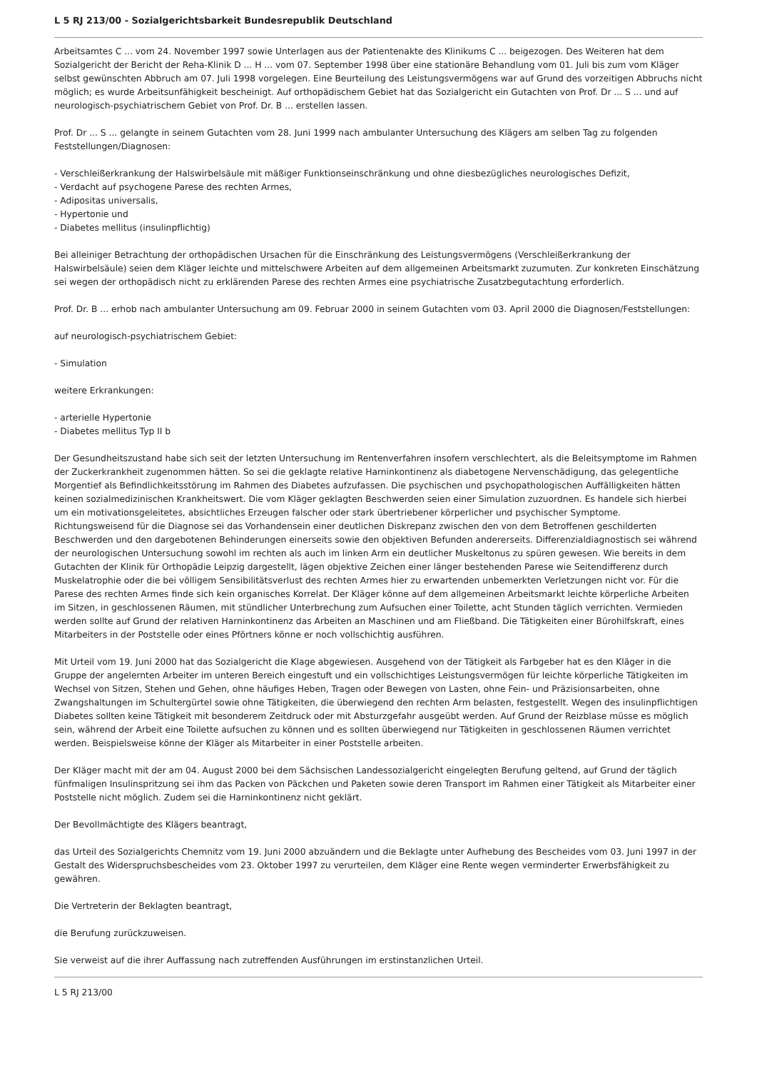L 5 RJ 213/00 - Sozialgerichtsbarkeit Bundesrepublik Deutschland
Arbeitsamtes C ... vom 24. November 1997 sowie Unterlagen aus der Patientenakte des Klinikums C ... beigezogen. Des Weiteren hat dem Sozialgericht der Bericht der Reha-Klinik D ... H ... vom 07. September 1998 über eine stationäre Behandlung vom 01. Juli bis zum vom Kläger selbst gewünschten Abbruch am 07. Juli 1998 vorgelegen. Eine Beurteilung des Leistungsvermögens war auf Grund des vorzeitigen Abbruchs nicht möglich; es wurde Arbeitsunfähigkeit bescheinigt. Auf orthopädischem Gebiet hat das Sozialgericht ein Gutachten von Prof. Dr ... S ... und auf neurologisch-psychiatrischem Gebiet von Prof. Dr. B ... erstellen lassen.
Prof. Dr ... S ... gelangte in seinem Gutachten vom 28. Juni 1999 nach ambulanter Untersuchung des Klägers am selben Tag zu folgenden Feststellungen/Diagnosen:
- Verschleißerkrankung der Halswirbelsäule mit mäßiger Funktionseinschränkung und ohne diesbezügliches neurologisches Defizit,
- Verdacht auf psychogene Parese des rechten Armes,
- Adipositas universalis,
- Hypertonie und
- Diabetes mellitus (insulinpflichtig)
Bei alleiniger Betrachtung der orthopädischen Ursachen für die Einschränkung des Leistungsvermögens (Verschleißerkrankung der Halswirbelsäule) seien dem Kläger leichte und mittelschwere Arbeiten auf dem allgemeinen Arbeitsmarkt zuzumuten. Zur konkreten Einschätzung sei wegen der orthopädisch nicht zu erklärenden Parese des rechten Armes eine psychiatrische Zusatzbegutachtung erforderlich.
Prof. Dr. B ... erhob nach ambulanter Untersuchung am 09. Februar 2000 in seinem Gutachten vom 03. April 2000 die Diagnosen/Feststellungen:
auf neurologisch-psychiatrischem Gebiet:
- Simulation
weitere Erkrankungen:
- arterielle Hypertonie
- Diabetes mellitus Typ II b
Der Gesundheitszustand habe sich seit der letzten Untersuchung im Rentenverfahren insofern verschlechtert, als die Beleitsymptome im Rahmen der Zuckerkrankheit zugenommen hätten. So sei die geklagte relative Harninkontinenz als diabetogene Nervenschädigung, das gelegentliche Morgentief als Befindlichkeitsstörung im Rahmen des Diabetes aufzufassen. Die psychischen und psychopathologischen Auffälligkeiten hätten keinen sozialmedizinischen Krankheitswert. Die vom Kläger geklagten Beschwerden seien einer Simulation zuzuordnen. Es handele sich hierbei um ein motivationsgeleitetes, absichtliches Erzeugen falscher oder stark übertriebener körperlicher und psychischer Symptome. Richtungsweisend für die Diagnose sei das Vorhandensein einer deutlichen Diskrepanz zwischen den von dem Betroffenen geschilderten Beschwerden und den dargebotenen Behinderungen einerseits sowie den objektiven Befunden andererseits. Differenzialdiagnostisch sei während der neurologischen Untersuchung sowohl im rechten als auch im linken Arm ein deutlicher Muskeltonus zu spüren gewesen. Wie bereits in dem Gutachten der Klinik für Orthopädie Leipzig dargestellt, lägen objektive Zeichen einer länger bestehenden Parese wie Seitendifferenz durch Muskelatrophie oder die bei völligem Sensibilitätsverlust des rechten Armes hier zu erwartenden unbemerkten Verletzungen nicht vor. Für die Parese des rechten Armes finde sich kein organisches Korrelat. Der Kläger könne auf dem allgemeinen Arbeitsmarkt leichte körperliche Arbeiten im Sitzen, in geschlossenen Räumen, mit stündlicher Unterbrechung zum Aufsuchen einer Toilette, acht Stunden täglich verrichten. Vermieden werden sollte auf Grund der relativen Harninkontinenz das Arbeiten an Maschinen und am Fließband. Die Tätigkeiten einer Bürohilfskraft, eines Mitarbeiters in der Poststelle oder eines Pförtners könne er noch vollschichtig ausführen.
Mit Urteil vom 19. Juni 2000 hat das Sozialgericht die Klage abgewiesen. Ausgehend von der Tätigkeit als Farbgeber hat es den Kläger in die Gruppe der angelernten Arbeiter im unteren Bereich eingestuft und ein vollschichtiges Leistungsvermögen für leichte körperliche Tätigkeiten im Wechsel von Sitzen, Stehen und Gehen, ohne häufiges Heben, Tragen oder Bewegen von Lasten, ohne Fein- und Präzisionsarbeiten, ohne Zwangshaltungen im Schultergürtel sowie ohne Tätigkeiten, die überwiegend den rechten Arm belasten, festgestellt. Wegen des insulinpflichtigen Diabetes sollten keine Tätigkeit mit besonderem Zeitdruck oder mit Absturzgefahr ausgeübt werden. Auf Grund der Reizblase müsse es möglich sein, während der Arbeit eine Toilette aufsuchen zu können und es sollten überwiegend nur Tätigkeiten in geschlossenen Räumen verrichtet werden. Beispielsweise könne der Kläger als Mitarbeiter in einer Poststelle arbeiten.
Der Kläger macht mit der am 04. August 2000 bei dem Sächsischen Landessozialgericht eingelegten Berufung geltend, auf Grund der täglich fünfmaligen Insulinspritzung sei ihm das Packen von Päckchen und Paketen sowie deren Transport im Rahmen einer Tätigkeit als Mitarbeiter einer Poststelle nicht möglich. Zudem sei die Harninkontinenz nicht geklärt.
Der Bevollmächtigte des Klägers beantragt,
das Urteil des Sozialgerichts Chemnitz vom 19. Juni 2000 abzuändern und die Beklagte unter Aufhebung des Bescheides vom 03. Juni 1997 in der Gestalt des Widerspruchsbescheides vom 23. Oktober 1997 zu verurteilen, dem Kläger eine Rente wegen verminderter Erwerbsfähigkeit zu gewähren.
Die Vertreterin der Beklagten beantragt,
die Berufung zurückzuweisen.
Sie verweist auf die ihrer Auffassung nach zutreffenden Ausführungen im erstinstanzlichen Urteil.
L 5 RJ 213/00